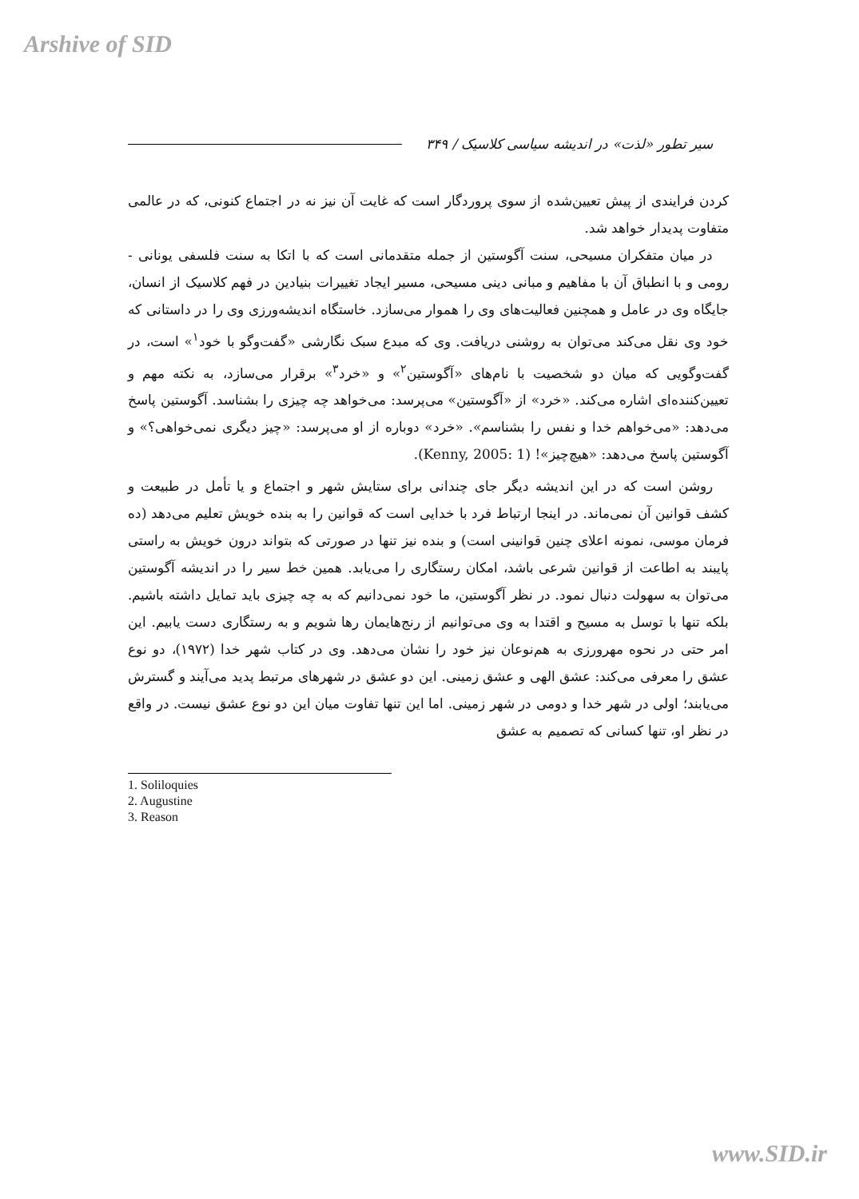Arshive of SID
سیر تطور «لذت» در اندیشه سیاسی کلاسیک / ۳۴۹
کردن فرایندی از پیش تعیین‌شده از سوی پروردگار است که غایت آن نیز نه در اجتماع کنونی، که در عالمی متفاوت پدیدار خواهد شد.
در میان متفکران مسیحی، سنت آگوستین از جمله متقدمانی است که با اتکا به سنت فلسفی یونانی - رومی و با انطباق آن با مفاهیم و مبانی دینی مسیحی، مسیر ایجاد تغییرات بنیادین در فهم کلاسیک از انسان، جایگاه وی در عامل و همچنین فعالیت‌های وی را هموار می‌سازد. خاستگاه اندیشه‌ورزی وی را در داستانی که خود وی نقل می‌کند می‌توان به روشنی دریافت. وی که مبدع سبک نگارشی «گفت‌وگو با خود<sup>۱</sup>» است، در گفت‌وگویی که میان دو شخصیت با نام‌های «آگوستین<sup>۲</sup>» و «خرد<sup>۳</sup>» برقرار می‌سازد، به نکته مهم و تعیین‌کننده‌ای اشاره می‌کند. «خرد» از «آگوستین» می‌پرسد: می‌خواهد چه چیزی را بشناسد. آگوستین پاسخ می‌دهد: «می‌خواهم خدا و نفس را بشناسم». «خرد» دوباره از او می‌پرسد: «چیز دیگری نمی‌خواهی؟» و آگوستین پاسخ می‌دهد: «هیچ‌چیز»! (Kenny, 2005: 1).
روشن است که در این اندیشه دیگر جای چندانی برای ستایش شهر و اجتماع و یا تأمل در طبیعت و کشف قوانین آن نمی‌ماند. در اینجا ارتباط فرد با خدایی است که قوانین را به بنده خویش تعلیم می‌دهد (ده فرمان موسی، نمونه اعلای چنین قوانینی است) و بنده نیز تنها در صورتی که بتواند درون خویش به راستی پایبند به اطاعت از قوانین شرعی باشد، امکان رستگاری را می‌یابد. همین خط سیر را در اندیشه آگوستین می‌توان به سهولت دنبال نمود. در نظر آگوستین، ما خود نمی‌دانیم که به چه چیزی باید تمایل داشته باشیم. بلکه تنها با توسل به مسیح و اقتدا به وی می‌توانیم از رنج‌هایمان رها شویم و به رستگاری دست یابیم. این امر حتی در نحوه مهرورزی به هم‌نوعان نیز خود را نشان می‌دهد. وی در کتاب شهر خدا (۱۹۷۲)، دو نوع عشق را معرفی می‌کند: عشق الهی و عشق زمینی. این دو عشق در شهرهای مرتبط پدید می‌آیند و گسترش می‌یابند؛ اولی در شهر خدا و دومی در شهر زمینی. اما این تنها تفاوت میان این دو نوع عشق نیست. در واقع در نظر او، تنها کسانی که تصمیم به عشق
1. Soliloquies
2. Augustine
3. Reason
www.SID.ir